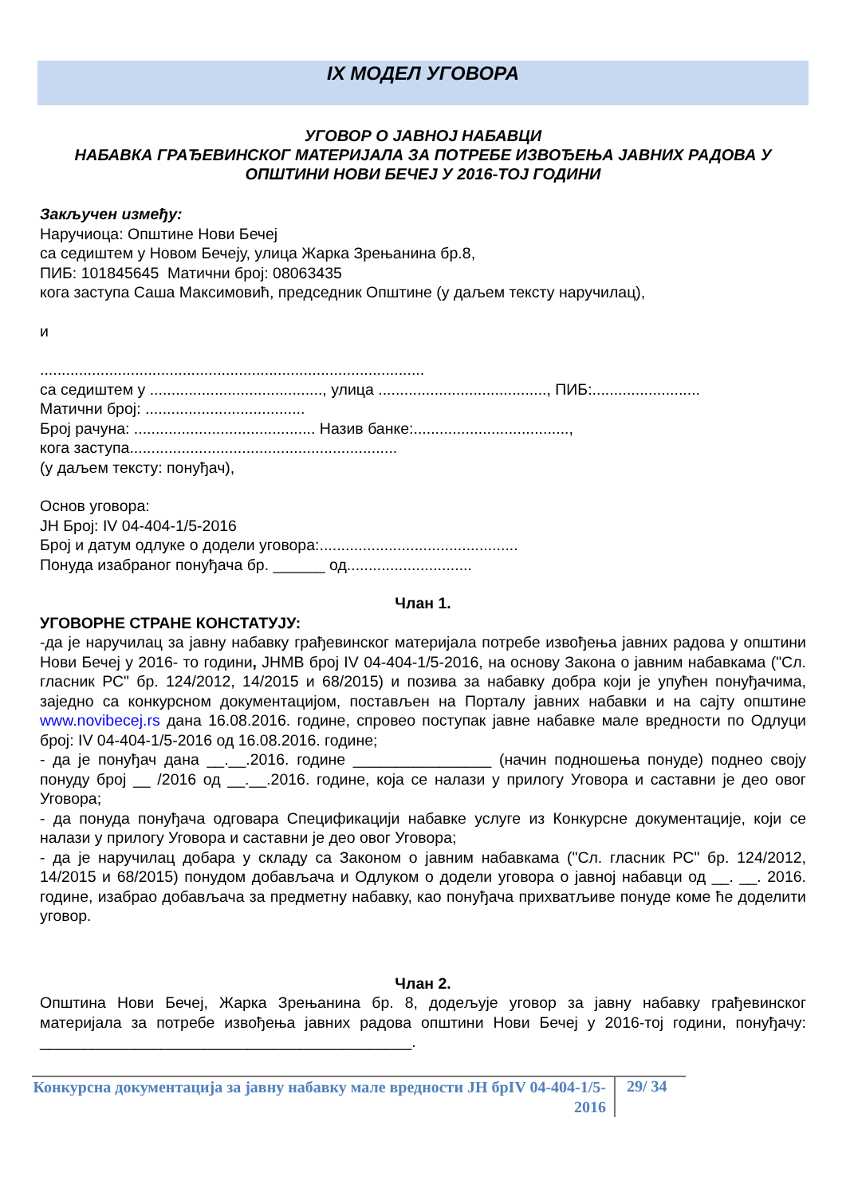IX МОДЕЛ УГОВОРА
УГОВОР О ЈАВНОЈ НАБАВЦИ
НАБАВКА ГРАЂЕВИНСКОГ МАТЕРИЈАЛА ЗА ПОТРЕБЕ ИЗВОЂЕЊА ЈАВНИХ РАДОВА У ОПШТИНИ НОВИ БЕЧЕЈ У 2016-ТОЈ ГОДИНИ
Закључен између:
Наручиоца: Општине Нови Бечеј
са седиштем у Новом Бечеју, улица Жарка Зрењанина бр.8,
ПИБ: 101845645 Матични број: 08063435
кога заступа Саша Максимовић, председник Општине (у даљем тексту наручилац),
и
.........................................................................................
са седиштем у ........................................, улица ......................................., ПИБ:.........................
Матични број: .....................................
Број рачуна: .......................................... Назив банке:....................................,
кога заступа..............................................................
(у даљем тексту: понуђач),
Основ уговора:
ЈН Број: IV 04-404-1/5-2016
Број и датум одлуке о додели уговора:..............................................
Понуда изабраног понуђача бр. ______ од.............................
Члан 1.
УГОВОРНЕ СТРАНЕ КОНСТАТУЈУ:
-да је наручилац за јавну набавку грађевинског материјала потребе извођења јавних радова у општини Нови Бечеј у 2016- то години, ЈНМВ број IV 04-404-1/5-2016, на основу Закона о јавним набавкама ("Сл. гласник РС" бр. 124/2012, 14/2015 и 68/2015) и позива за набавку добра који је упућен понуђачима, заједно са конкурсном документацијом, постављен на Порталу јавних набавки и на сајту општине www.novibecej.rs дана 16.08.2016. године, спровео поступак јавне набавке мале вредности по Одлуци број: IV 04-404-1/5-2016 од 16.08.2016. године;
- да је понуђач дана __.__.2016. године ________________ (начин подношења понуде) поднео своју понуду број __ /2016 од __.__.2016. године, која се налази у прилогу Уговора и саставни је део овог Уговора;
- да понуда понуђача одговара Спецификацији набавке услуге из Конкурсне документације, који се налази у прилогу Уговора и саставни је део овог Уговора;
- да је наручилац добара у складу са Законом о јавним набавкама ("Сл. гласник РС" бр. 124/2012, 14/2015 и 68/2015) понудом добављача и Одлуком о додели уговора о јавној набавци од __. __. 2016. године, изабрао добављача за предметну набавку, као понуђача прихватљиве понуде коме ће доделити уговор.
Члан 2.
Општина Нови Бечеј, Жарка Зрењанина бр. 8, додељује уговор за јавну набавку грађевинског материјала за потребе извођења јавних радова општини Нови Бечеј у 2016-тој години, понуђачу: ___________________________________________.
Конкурсна документација за јавну набавку мале вредности ЈН брIV 04-404-1/5-2016
29/ 34